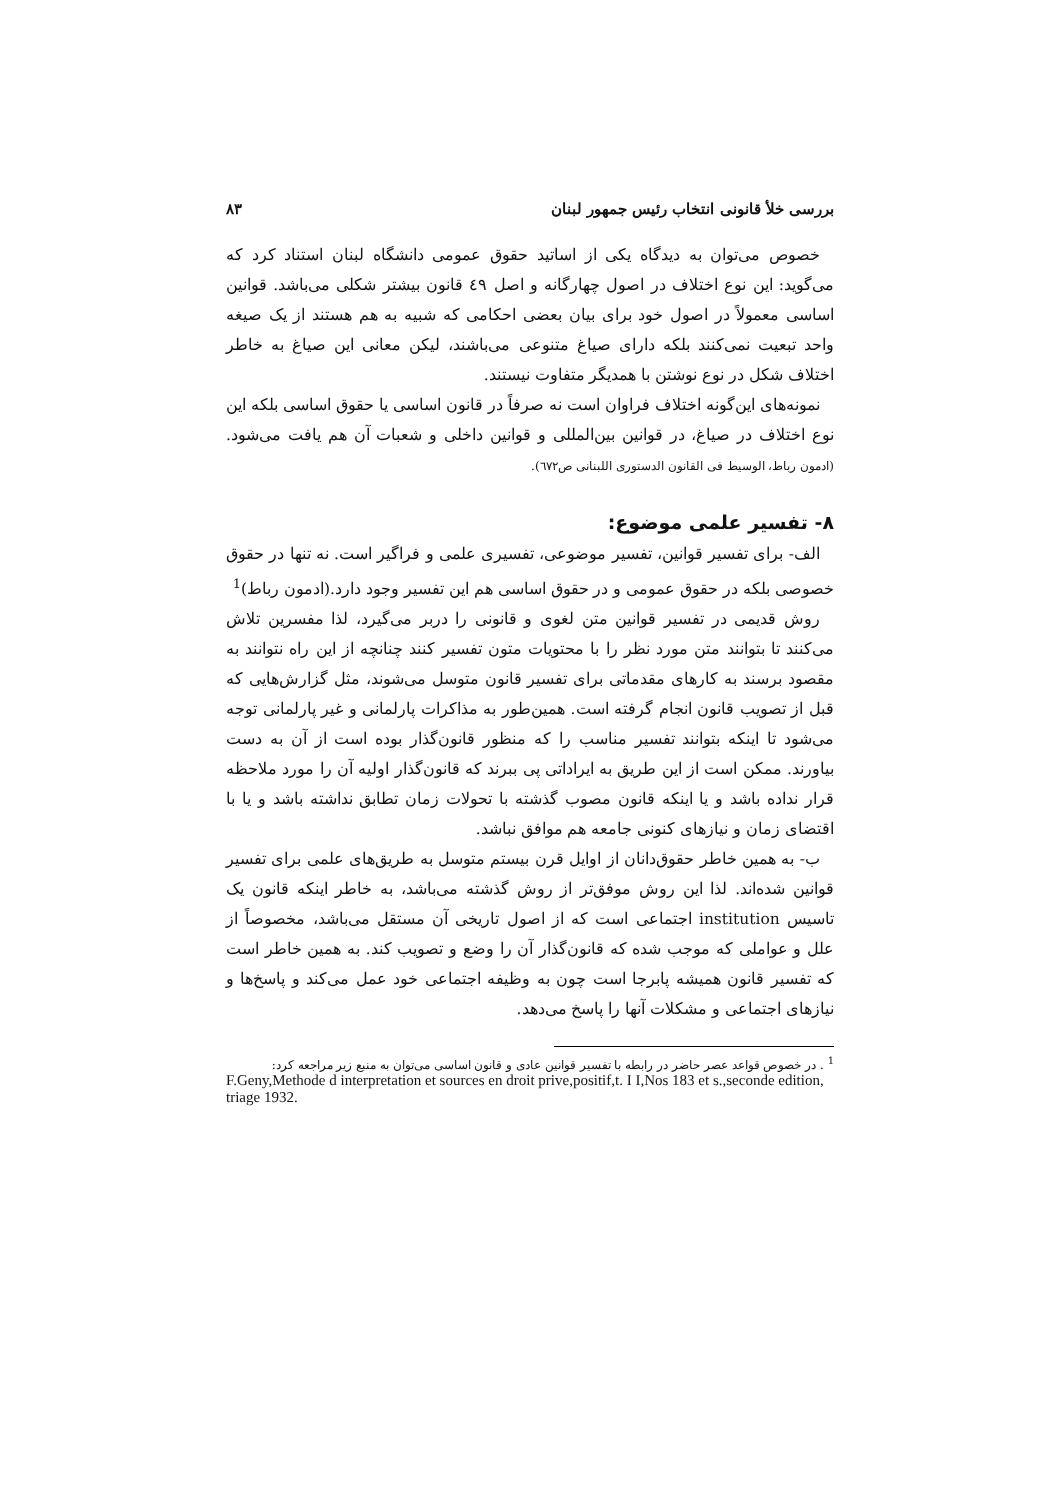بررسی خلأ قانونی انتخاب رئیس جمهور لبنان ۸۳
خصوص می‌توان به دیدگاه یکی از اساتید حقوق عمومی دانشگاه لبنان استناد کرد که می‌گوید: این نوع اختلاف در اصول چهارگانه و اصل ٤٩ قانون بیشتر شکلی می‌باشد. قوانین اساسی معمولاً در اصول خود برای بیان بعضی احکامی که شبیه به هم هستند از یک صیغه واحد تبعیت نمی‌کنند بلکه دارای صیاغ متنوعی می‌باشند، لیکن معانی این صیاغ به خاطر اختلاف شکل در نوع نوشتن با همدیگر متفاوت نیستند.
نمونه‌های این‌گونه اختلاف فراوان است نه صرفاً در قانون اساسی یا حقوق اساسی بلکه این نوع اختلاف در صیاغ، در قوانین بین‌المللی و قوانین داخلی و شعبات آن هم یافت می‌شود. (ادمون رباط، الوسیط فی القانون الدستوری اللبنانی ص٦٧٢).
۸- تفسیر علمی موضوع:
الف- برای تفسیر قوانین، تفسیر موضوعی، تفسیری علمی و فراگیر است. نه تنها در حقوق خصوصی بلکه در حقوق عمومی و در حقوق اساسی هم این تفسیر وجود دارد.(ادمون رباط)<sup>1</sup>
روش قدیمی در تفسیر قوانین متن لغوی و قانونی را دربر می‌گیرد، لذا مفسرین تلاش می‌کنند تا بتوانند متن مورد نظر را با محتویات متون تفسیر کنند چنانچه از این راه نتوانند به مقصود برسند به کارهای مقدماتی برای تفسیر قانون متوسل می‌شوند، مثل گزارش‌هایی که قبل از تصویب قانون انجام گرفته است. همین‌طور به مذاکرات پارلمانی و غیر پارلمانی توجه می‌شود تا اینکه بتوانند تفسیر مناسب را که منظور قانون‌گذار بوده است از آن به دست بیاورند. ممکن است از این طریق به ایراداتی پی ببرند که قانون‌گذار اولیه آن را مورد ملاحظه قرار نداده باشد و یا اینکه قانون مصوب گذشته با تحولات زمان تطابق نداشته باشد و یا با اقتضای زمان و نیازهای کنونی جامعه هم موافق نباشد.
ب- به همین خاطر حقوق‌دانان از اوایل قرن بیستم متوسل به طریق‌های علمی برای تفسیر قوانین شده‌اند. لذا این روش موفق‌تر از روش گذشته می‌باشد، به خاطر اینکه قانون یک تاسیس institution اجتماعی است که از اصول تاریخی آن مستقل می‌باشد، مخصوصاً از علل و عواملی که موجب شده که قانون‌گذار آن را وضع و تصویب کند. به همین خاطر است که تفسیر قانون همیشه پابرجا است چون به وظیفه اجتماعی خود عمل می‌کند و پاسخ‌ها و نیازهای اجتماعی و مشکلات آنها را پاسخ می‌دهد.
<sup>1</sup> . در خصوص قواعد عصر حاضر در رابطه با تفسیر قوانین عادی و قانون اساسی می‌توان به منبع زیر مراجعه کرد:
F.Geny,Methode d interpretation et sources en droit prive,positif,t. I I,Nos 183 et s.,seconde edition, triage 1932.